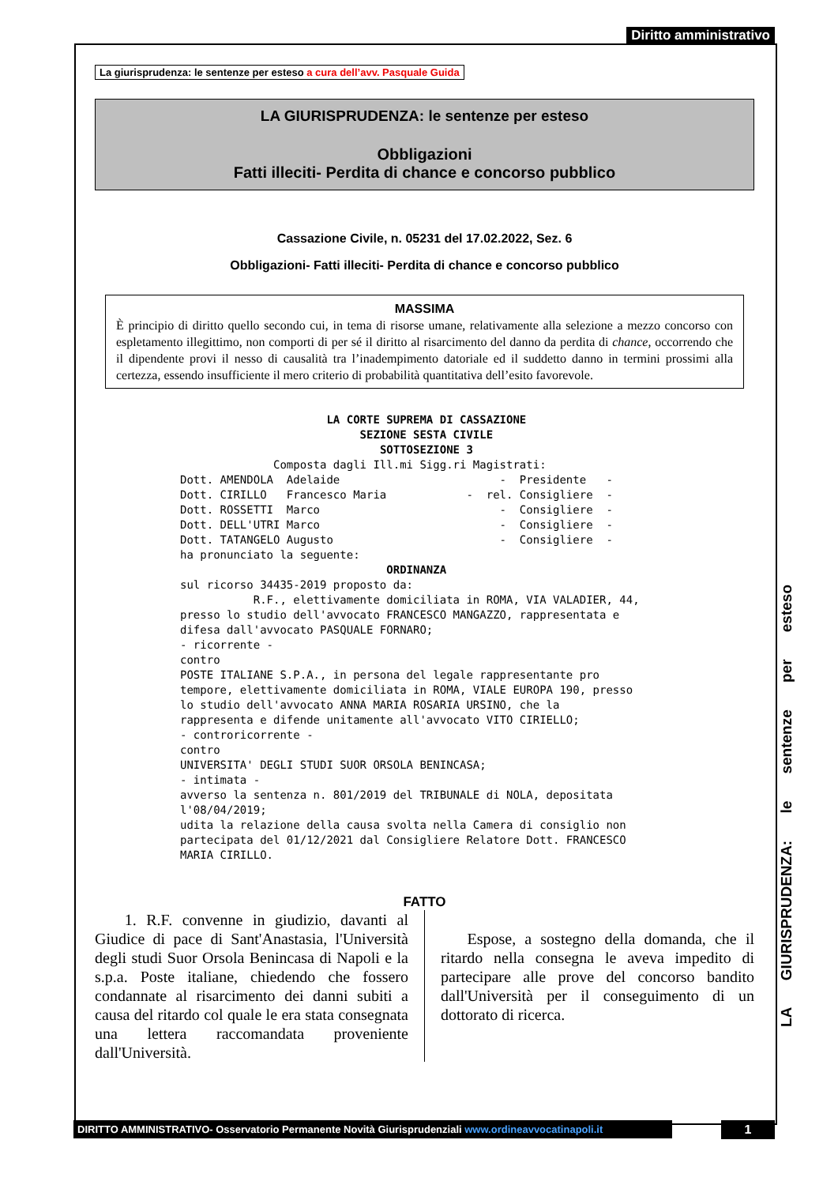Diritto amministrativo
La giurisprudenza: le sentenze per esteso a cura dell’avv. Pasquale Guida
LA GIURISPRUDENZA: le sentenze per esteso
Obbligazioni
Fatti illeciti- Perdita di chance e concorso pubblico
Cassazione Civile, n. 05231 del 17.02.2022, Sez. 6
Obbligazioni- Fatti illeciti- Perdita di chance e concorso pubblico
MASSIMA
È principio di diritto quello secondo cui, in tema di risorse umane, relativamente alla selezione a mezzo concorso con espletamento illegittimo, non comporti di per sé il diritto al risarcimento del danno da perdita di chance, occorrendo che il dipendente provi il nesso di causalità tra l’inadempimento datoriale ed il suddetto danno in termini prossimi alla certezza, essendo insufficiente il mero criterio di probabilità quantitativa dell’esito favorevole.
                      LA CORTE SUPREMA DI CASSAZIONE
                           SEZIONE SESTA CIVILE
                              SOTTOSEZIONE 3
              Composta dagli Ill.mi Sigg.ri Magistrati:
Dott. AMENDOLA  Adelaide                        -  Presidente   -
Dott. CIRILLO   Francesco Maria            -  rel. Consigliere  -
Dott. ROSSETTI  Marco                           -  Consigliere  -
Dott. DELL'UTRI Marco                           -  Consigliere  -
Dott. TATANGELO Augusto                         -  Consigliere  -
ha pronunciato la seguente:
                               ORDINANZA
sul ricorso 34435-2019 proposto da:
           R.F., elettivamente domiciliata in ROMA, VIA VALADIER, 44,
presso lo studio dell'avvocato FRANCESCO MANGAZZO, rappresentata e
difesa dall'avvocato PASQUALE FORNARO;
- ricorrente -
contro
POSTE ITALIANE S.P.A., in persona del legale rappresentante pro
tempore, elettivamente domiciliata in ROMA, VIALE EUROPA 190, presso
lo studio dell'avvocato ANNA MARIA ROSARIA URSINO, che la
rappresenta e difende unitamente all'avvocato VITO CIRIELLO;
- controricorrente -
contro
UNIVERSITA' DEGLI STUDI SUOR ORSOLA BENINCASA;
- intimata -
avverso la sentenza n. 801/2019 del TRIBUNALE di NOLA, depositata
l'08/04/2019;
udita la relazione della causa svolta nella Camera di consiglio non
partecipata del 01/12/2021 dal Consigliere Relatore Dott. FRANCESCO
MARIA CIRILLO.
FATTO
1. R.F. convenne in giudizio, davanti al Giudice di pace di Sant'Anastasia, l'Università degli studi Suor Orsola Benincasa di Napoli e la s.p.a. Poste italiane, chiedendo che fossero condannate al risarcimento dei danni subiti a causa del ritardo col quale le era stata consegnata una lettera raccomandata proveniente dall'Università.
Espose, a sostegno della domanda, che il ritardo nella consegna le aveva impedito di partecipare alle prove del concorso bandito dall'Università per il conseguimento di un dottorato di ricerca.
LA GIURISPRUDENZA: le sentenze per esteso
DIRITTO AMMINISTRATIVO- Osservatorio Permanente Novità Giurisprudenziali www.ordineavvocatinapoli.it
1